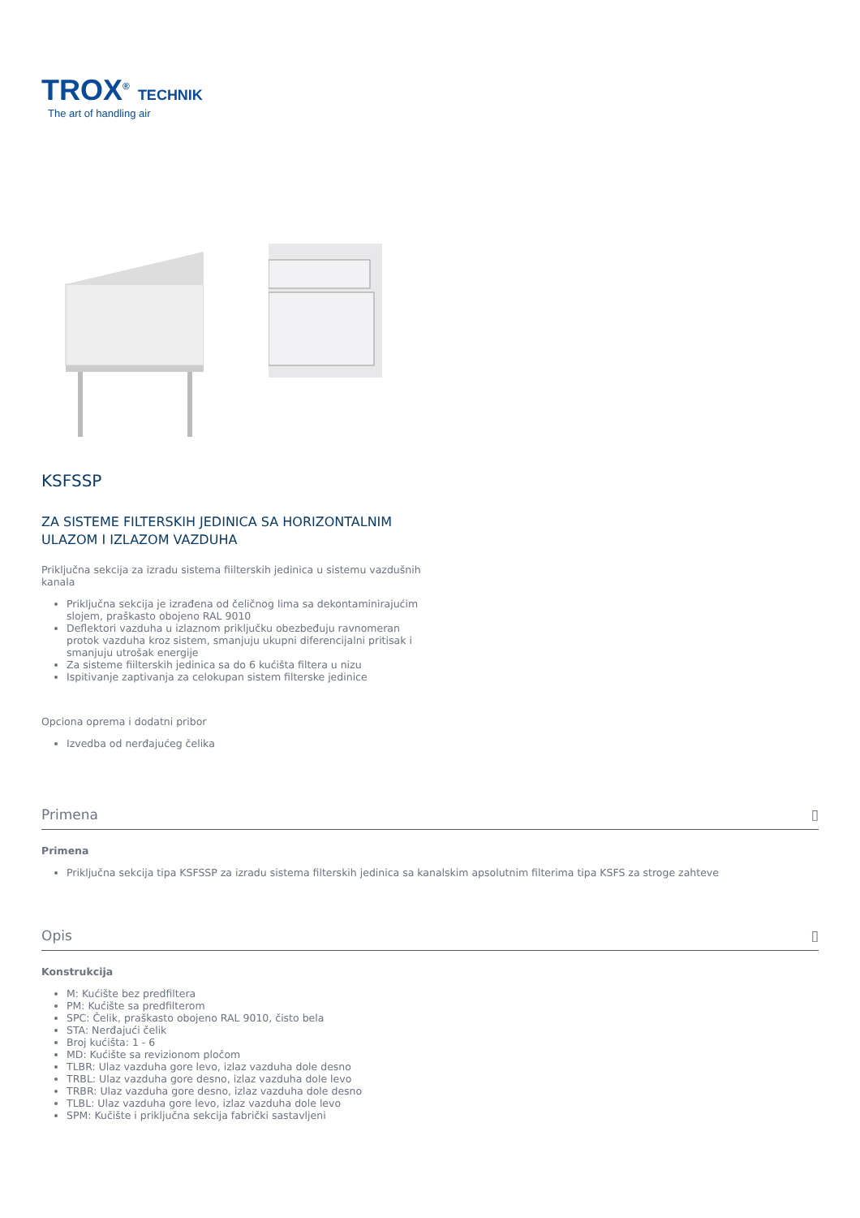TROX<sup>®</sup> TECHNIK
The art of handling air
KSFSSP
ZA SISTEME FILTERSKIH JEDINICA SA HORIZONTALNIM ULAZOM I IZLAZOM VAZDUHA
Priključna sekcija za izradu sistema fiilterskih jedinica u sistemu vazdušnih kanala
Priključna sekcija je izrađena od čeličnog lima sa dekontaminirajućim slojem, praškasto obojeno RAL 9010
Deflektori vazduha u izlaznom priključku obezbeđuju ravnomeran protok vazduha kroz sistem, smanjuju ukupni diferencijalni pritisak i smanjuju utrošak energije
Za sisteme fiilterskih jedinica sa do 6 kućišta filtera u nizu
Ispitivanje zaptivanja za celokupan sistem filterske jedinice
Opciona oprema i dodatni pribor
Izvedba od nerđajućeg čelika
Primena ▯
Primena
Priključna sekcija tipa KSFSSP za izradu sistema filterskih jedinica sa kanalskim apsolutnim filterima tipa KSFS za stroge zahteve
Opis ▯
Konstrukcija
M: Kućište bez predfiltera
PM: Kućište sa predfilterom
SPC: Čelik, praškasto obojeno RAL 9010, čisto bela
STA: Nerđajući čelik
Broj kućišta: 1 - 6
MD: Kućište sa revizionom pločom
TLBR: Ulaz vazduha gore levo, izlaz vazduha dole desno
TRBL: Ulaz vazduha gore desno, izlaz vazduha dole levo
TRBR: Ulaz vazduha gore desno, izlaz vazduha dole desno
TLBL: Ulaz vazduha gore levo, izlaz vazduha dole levo
SPM: Kučište i priključna sekcija fabrički sastavljeni